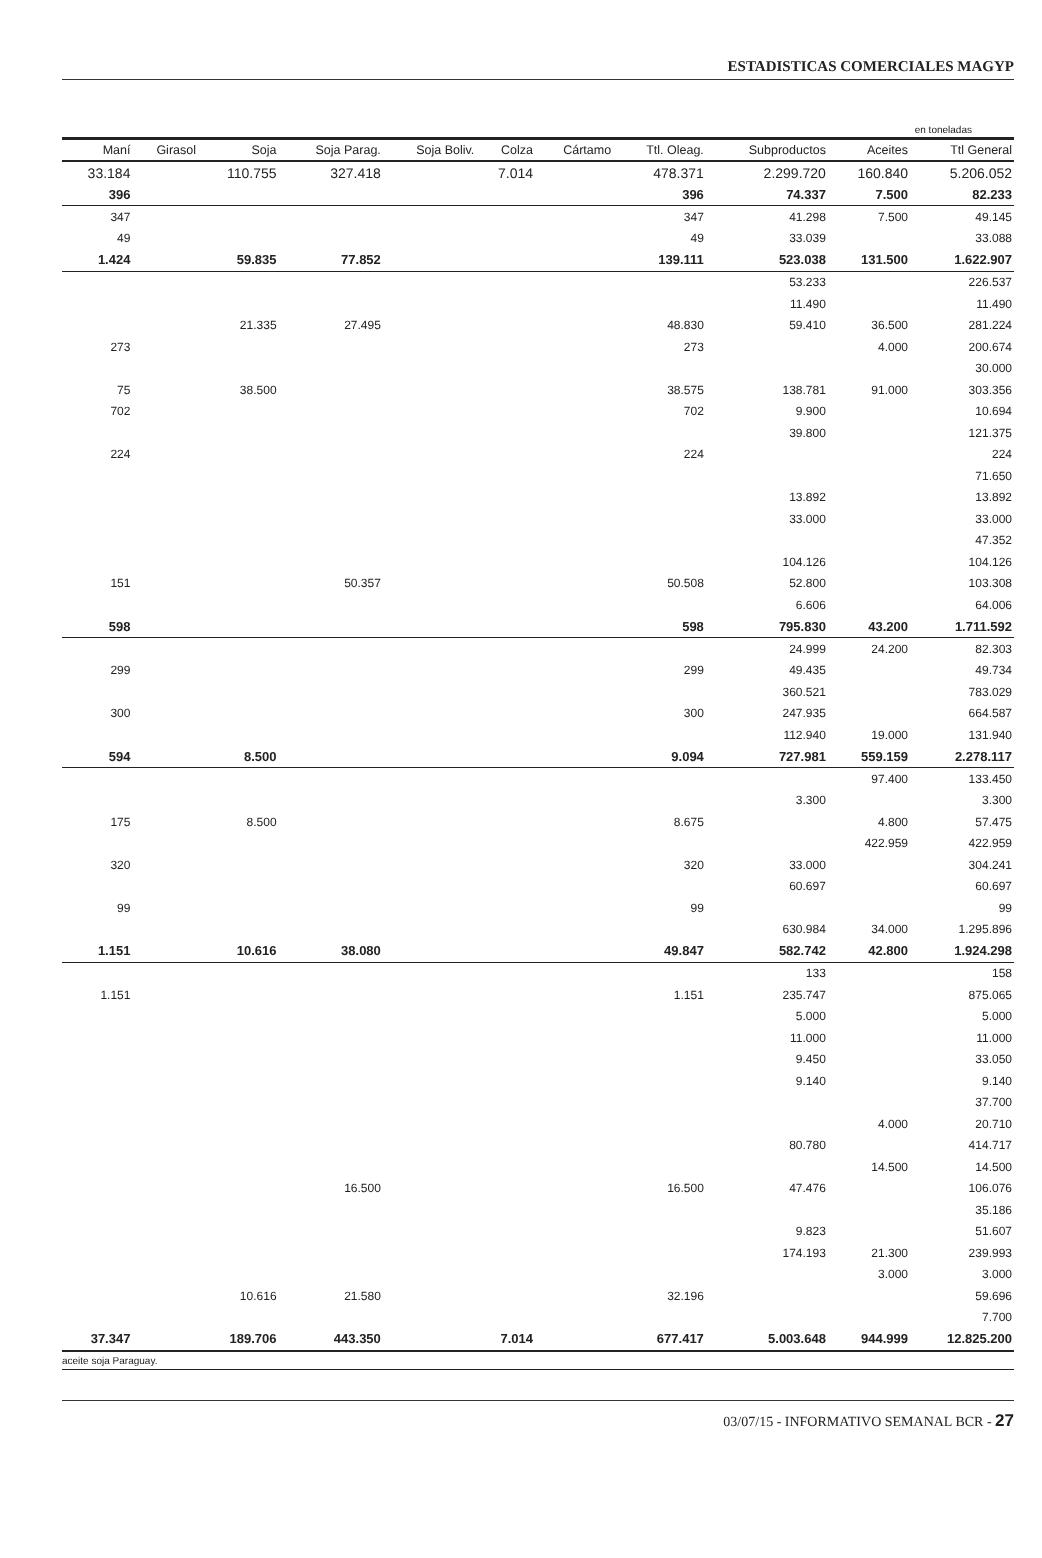ESTADISTICAS COMERCIALES MAGYP
en toneladas
| Maní | Girasol | Soja | Soja Parag. | Soja Boliv. | Colza | Cártamo | Ttl. Oleag. | Subproductos | Aceites | Ttl General |
| --- | --- | --- | --- | --- | --- | --- | --- | --- | --- | --- |
| 33.184 | | 110.755 | 327.418 | | 7.014 | | 478.371 | 2.299.720 | 160.840 | 5.206.052 |
| 396 | | | | | | | 396 | 74.337 | 7.500 | 82.233 |
| 347 | | | | | | | 347 | 41.298 | 7.500 | 49.145 |
| 49 | | | | | | | 49 | 33.039 | | 33.088 |
| 1.424 | | 59.835 | 77.852 | | | | 139.111 | 523.038 | 131.500 | 1.622.907 |
| | | | | | | | | 53.233 | | 226.537 |
| | | | | | | | | 11.490 | | 11.490 |
| | | 21.335 | 27.495 | | | | 48.830 | 59.410 | 36.500 | 281.224 |
| 273 | | | | | | | 273 | | 4.000 | 200.674 |
| | | | | | | | | | | 30.000 |
| 75 | | 38.500 | | | | | 38.575 | 138.781 | 91.000 | 303.356 |
| 702 | | | | | | | 702 | 9.900 | | 10.694 |
| | | | | | | | | 39.800 | | 121.375 |
| 224 | | | | | | | 224 | | | 224 |
| | | | | | | | | | | 71.650 |
| | | | | | | | | 13.892 | | 13.892 |
| | | | | | | | | 33.000 | | 33.000 |
| | | | | | | | | | | 47.352 |
| | | | | | | | | 104.126 | | 104.126 |
| 151 | | | 50.357 | | | | 50.508 | 52.800 | | 103.308 |
| | | | | | | | | 6.606 | | 64.006 |
| 598 | | | | | | | 598 | 795.830 | 43.200 | 1.711.592 |
| | | | | | | | | 24.999 | 24.200 | 82.303 |
| 299 | | | | | | | 299 | 49.435 | | 49.734 |
| | | | | | | | | 360.521 | | 783.029 |
| 300 | | | | | | | 300 | 247.935 | | 664.587 |
| | | | | | | | | 112.940 | 19.000 | 131.940 |
| 594 | | 8.500 | | | | | 9.094 | 727.981 | 559.159 | 2.278.117 |
| | | | | | | | | | 97.400 | 133.450 |
| | | | | | | | | 3.300 | | 3.300 |
| 175 | | 8.500 | | | | | 8.675 | | 4.800 | 57.475 |
| | | | | | | | | | 422.959 | 422.959 |
| 320 | | | | | | | 320 | 33.000 | | 304.241 |
| | | | | | | | | 60.697 | | 60.697 |
| 99 | | | | | | | 99 | | | 99 |
| | | | | | | | | 630.984 | 34.000 | 1.295.896 |
| 1.151 | | 10.616 | 38.080 | | | | 49.847 | 582.742 | 42.800 | 1.924.298 |
| | | | | | | | | 133 | | 158 |
| 1.151 | | | | | | | 1.151 | 235.747 | | 875.065 |
| | | | | | | | | 5.000 | | 5.000 |
| | | | | | | | | 11.000 | | 11.000 |
| | | | | | | | | 9.450 | | 33.050 |
| | | | | | | | | 9.140 | | 9.140 |
| | | | | | | | | | | 37.700 |
| | | | | | | | | | 4.000 | 20.710 |
| | | | | | | | | 80.780 | | 414.717 |
| | | | | | | | | | 14.500 | 14.500 |
| | | | 16.500 | | | | 16.500 | 47.476 | | 106.076 |
| | | | | | | | | | | 35.186 |
| | | | | | | | | 9.823 | | 51.607 |
| | | | | | | | | 174.193 | 21.300 | 239.993 |
| | | | | | | | | | 3.000 | 3.000 |
| | | 10.616 | 21.580 | | | | 32.196 | | | 59.696 |
| | | | | | | | | | | 7.700 |
| 37.347 | | 189.706 | 443.350 | | 7.014 | | 677.417 | 5.003.648 | 944.999 | 12.825.200 |
aceite soja Paraguay.
03/07/15 - INFORMATIVO SEMANAL BCR - 27